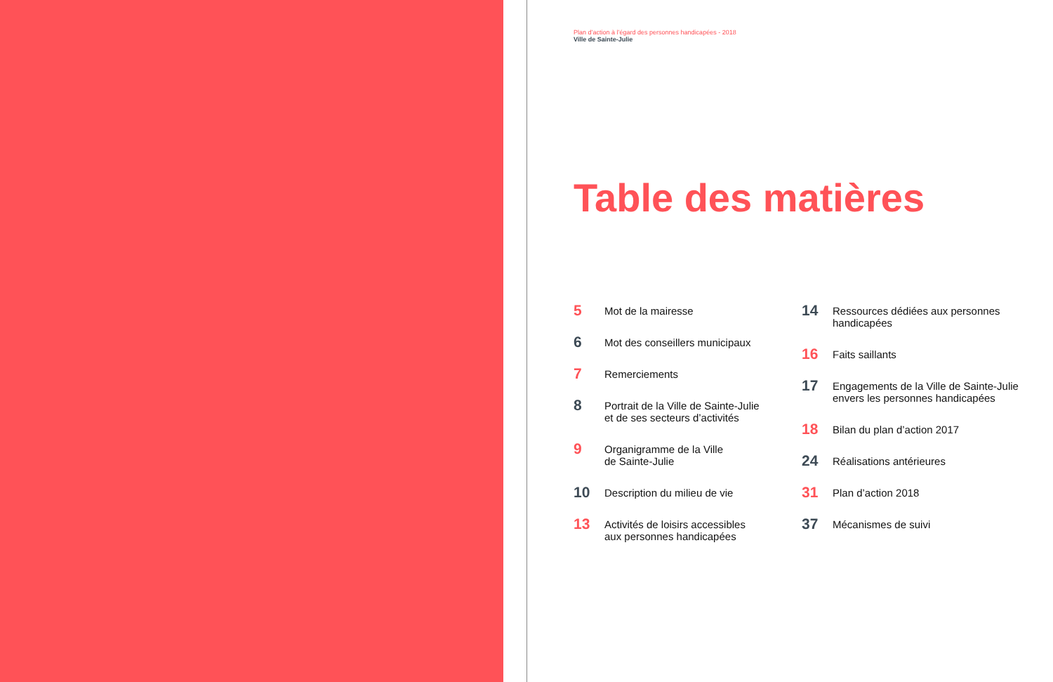Plan d’action à l’égard des personnes handicapées - 2018
Ville de Sainte-Julie
Table des matières
5 Mot de la mairesse
6 Mot des conseillers municipaux
7 Remerciements
8 Portrait de la Ville de Sainte-Julie
et de ses secteurs d’activités
9 Organigramme de la Ville
de Sainte-Julie
10 Description du milieu de vie
13 Activités de loisirs accessibles
aux personnes handicapées
14 Ressources dédiées aux personnes
handicapées
16 Faits saillants
17 Engagements de la Ville de Sainte-Julie
envers les personnes handicapées
18 Bilan du plan d’action 2017
24 Réalisations antérieures
31 Plan d’action 2018
37 Mécanismes de suivi